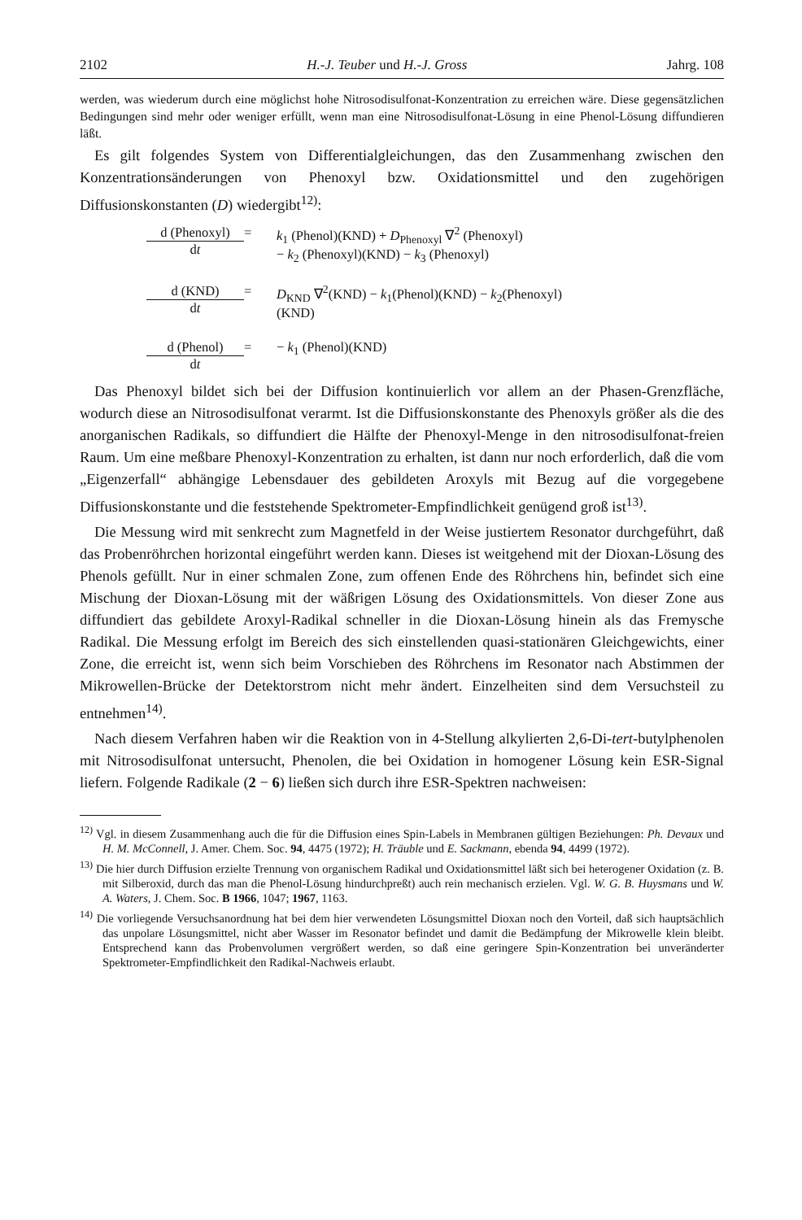2102 H.-J. Teuber und H.-J. Gross Jahrg. 108
werden, was wiederum durch eine möglichst hohe Nitrosodisulfonat-Konzentration zu erreichen wäre. Diese gegensätzlichen Bedingungen sind mehr oder weniger erfüllt, wenn man eine Nitrosodisulfonat-Lösung in eine Phenol-Lösung diffundieren läßt.
Es gilt folgendes System von Differentialgleichungen, das den Zusammenhang zwischen den Konzentrationsänderungen von Phenoxyl bzw. Oxidationsmittel und den zugehörigen Diffusionskonstanten (D) wiedergibt<sup>12)</sup>:
d (Phenoxyl)
dt
=
k<sub>1</sub> (Phenol)(KND) + D<sub>Phenoxyl</sub> ∇<sup>2</sup> (Phenoxyl)
− k<sub>2</sub> (Phenoxyl)(KND) − k<sub>3</sub> (Phenoxyl)
d (KND)
dt
=
D<sub>KND</sub> ∇<sup>2</sup>(KND) − k<sub>1</sub>(Phenol)(KND) − k<sub>2</sub>(Phenoxyl)
(KND)
d (Phenol)
dt
=
− k<sub>1</sub> (Phenol)(KND)
Das Phenoxyl bildet sich bei der Diffusion kontinuierlich vor allem an der Phasen-Grenzfläche, wodurch diese an Nitrosodisulfonat verarmt. Ist die Diffusionskonstante des Phenoxyls größer als die des anorganischen Radikals, so diffundiert die Hälfte der Phenoxyl-Menge in den nitrosodisulfonat-freien Raum. Um eine meßbare Phenoxyl-Konzentration zu erhalten, ist dann nur noch erforderlich, daß die vom „Eigenzerfall“ abhängige Lebensdauer des gebildeten Aroxyls mit Bezug auf die vorgegebene Diffusionskonstante und die feststehende Spektrometer-Empfindlichkeit genügend groß ist<sup>13)</sup>.
Die Messung wird mit senkrecht zum Magnetfeld in der Weise justiertem Resonator durchgeführt, daß das Probenröhrchen horizontal eingeführt werden kann. Dieses ist weitgehend mit der Dioxan-Lösung des Phenols gefüllt. Nur in einer schmalen Zone, zum offenen Ende des Röhrchens hin, befindet sich eine Mischung der Dioxan-Lösung mit der wäßrigen Lösung des Oxidationsmittels. Von dieser Zone aus diffundiert das gebildete Aroxyl-Radikal schneller in die Dioxan-Lösung hinein als das Fremysche Radikal. Die Messung erfolgt im Bereich des sich einstellenden quasi-stationären Gleichgewichts, einer Zone, die erreicht ist, wenn sich beim Vorschieben des Röhrchens im Resonator nach Abstimmen der Mikrowellen-Brücke der Detektorstrom nicht mehr ändert. Einzelheiten sind dem Versuchsteil zu entnehmen<sup>14)</sup>.
Nach diesem Verfahren haben wir die Reaktion von in 4-Stellung alkylierten 2,6-Di-tert-butylphenolen mit Nitrosodisulfonat untersucht, Phenolen, die bei Oxidation in homogener Lösung kein ESR-Signal liefern. Folgende Radikale (2 − 6) ließen sich durch ihre ESR-Spektren nachweisen:
<sup>12)</sup> Vgl. in diesem Zusammenhang auch die für die Diffusion eines Spin-Labels in Membranen gültigen Beziehungen: Ph. Devaux und H. M. McConnell, J. Amer. Chem. Soc. 94, 4475 (1972); H. Träuble und E. Sackmann, ebenda 94, 4499 (1972).
<sup>13)</sup> Die hier durch Diffusion erzielte Trennung von organischem Radikal und Oxidationsmittel läßt sich bei heterogener Oxidation (z. B. mit Silberoxid, durch das man die Phenol-Lösung hindurchpreßt) auch rein mechanisch erzielen. Vgl. W. G. B. Huysmans und W. A. Waters, J. Chem. Soc. B 1966, 1047; 1967, 1163.
<sup>14)</sup> Die vorliegende Versuchsanordnung hat bei dem hier verwendeten Lösungsmittel Dioxan noch den Vorteil, daß sich hauptsächlich das unpolare Lösungsmittel, nicht aber Wasser im Resonator befindet und damit die Bedämpfung der Mikrowelle klein bleibt. Entsprechend kann das Probenvolumen vergrößert werden, so daß eine geringere Spin-Konzentration bei unveränderter Spektrometer-Empfindlichkeit den Radikal-Nachweis erlaubt.